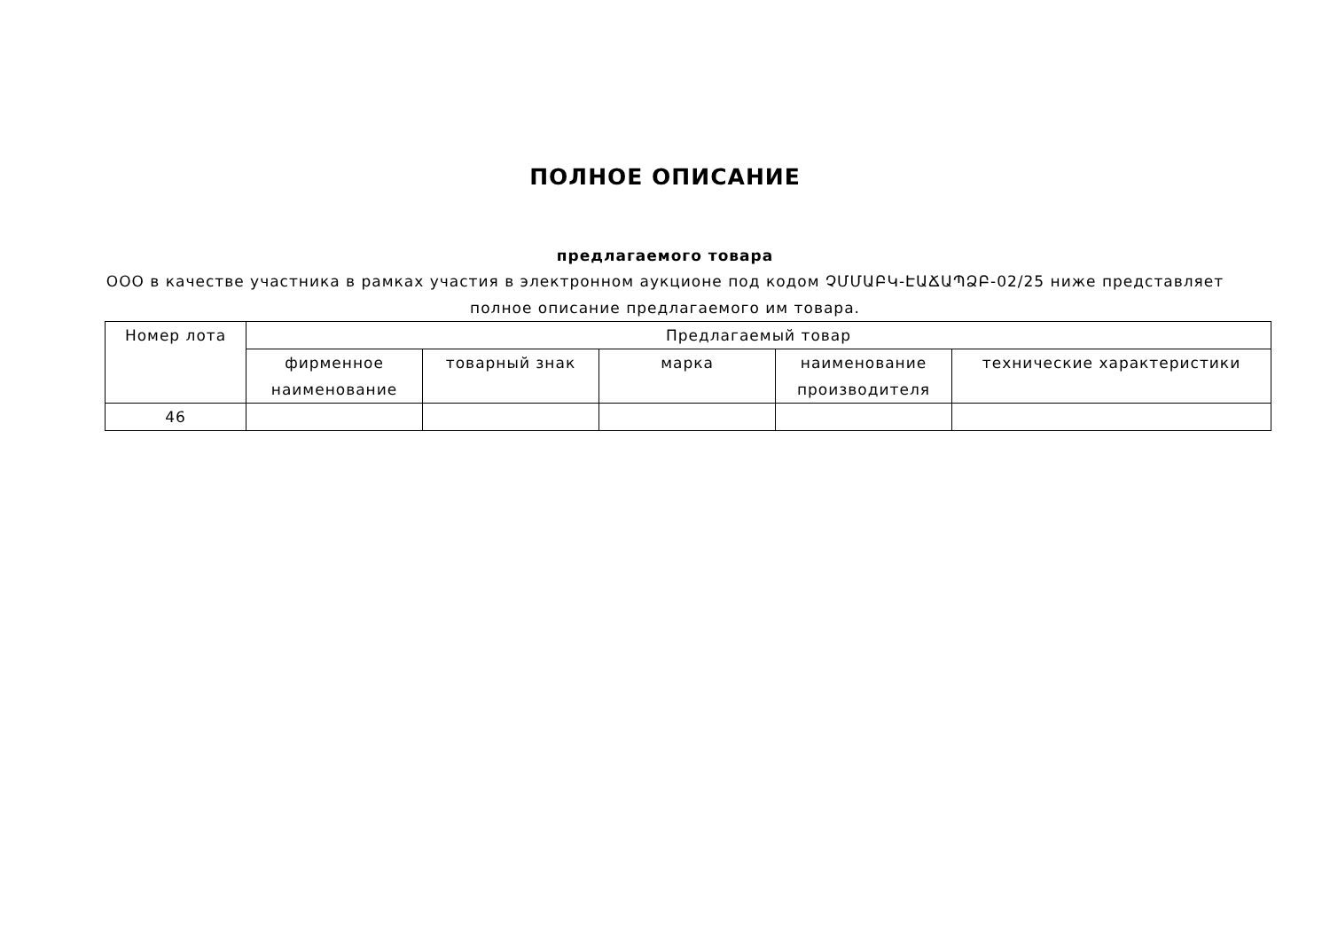ПОЛНОЕ ОПИСАНИЕ
предлагаемого товара
ООО в качестве участника в рамках участия в электронном аукционе под кодом ՉՄՄԱԲԿ-ԷԱՃԱՊՁԲ-02/25 ниже представляет полное описание предлагаемого им товара.
| Номер лота | Предлагаемый товар | | | | |
| --- | --- | --- | --- | --- | --- |
| | фирменное наименование | товарный знак | марка | наименование производителя | технические характеристики |
| 46 | | | | | |